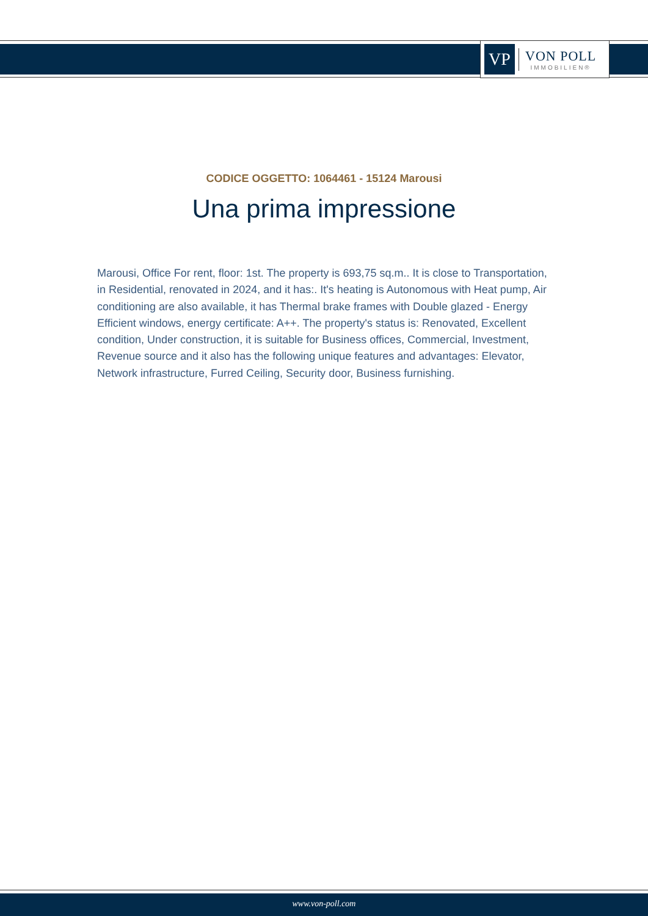VP
VON POLL
IMMOBILIEN®
CODICE OGGETTO: 1064461 - 15124 Marousi
Una prima impressione
Marousi, Office For rent, floor: 1st. The property is 693,75 sq.m.. It is close to Transportation, in Residential, renovated in 2024, and it has:. It's heating is Autonomous with Heat pump, Air conditioning are also available, it has Thermal brake frames with Double glazed - Energy Efficient windows, energy certificate: A++. The property's status is: Renovated, Excellent condition, Under construction, it is suitable for Business offices, Commercial, Investment, Revenue source and it also has the following unique features and advantages: Elevator, Network infrastructure, Furred Ceiling, Security door, Business furnishing.
www.von-poll.com